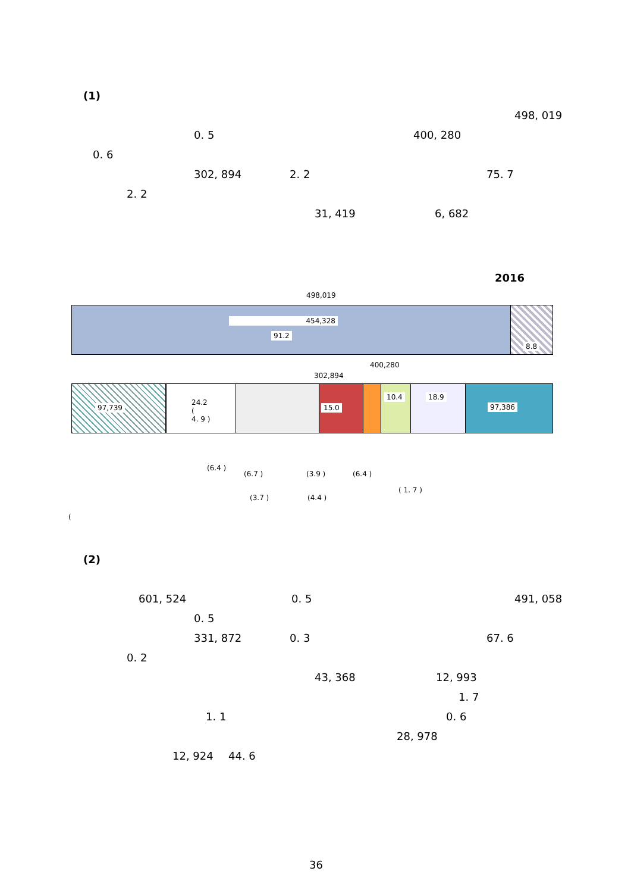(1) 498, 019
0. 5 400, 280
0. 6 302, 894 2. 2 75. 7
2. 2 31, 419 6, 682 2016
498,019
454,328
91.2
8.8
400,280
302,894
97,739
24.2
(
4. 9 )
15.0
10.4 18.9
97,386
(6.4 )
(6.7 ) (3.9 ) (6.4 )
( 1. 7 )
(3.7 ) (4.4 )
(
(2) 601, 524 0. 5 491, 058
0. 5 331, 872 0. 3 67. 6
0. 2 43, 368 12, 993 1. 7
1. 1 0. 6
28, 978
12, 924 44. 6 36